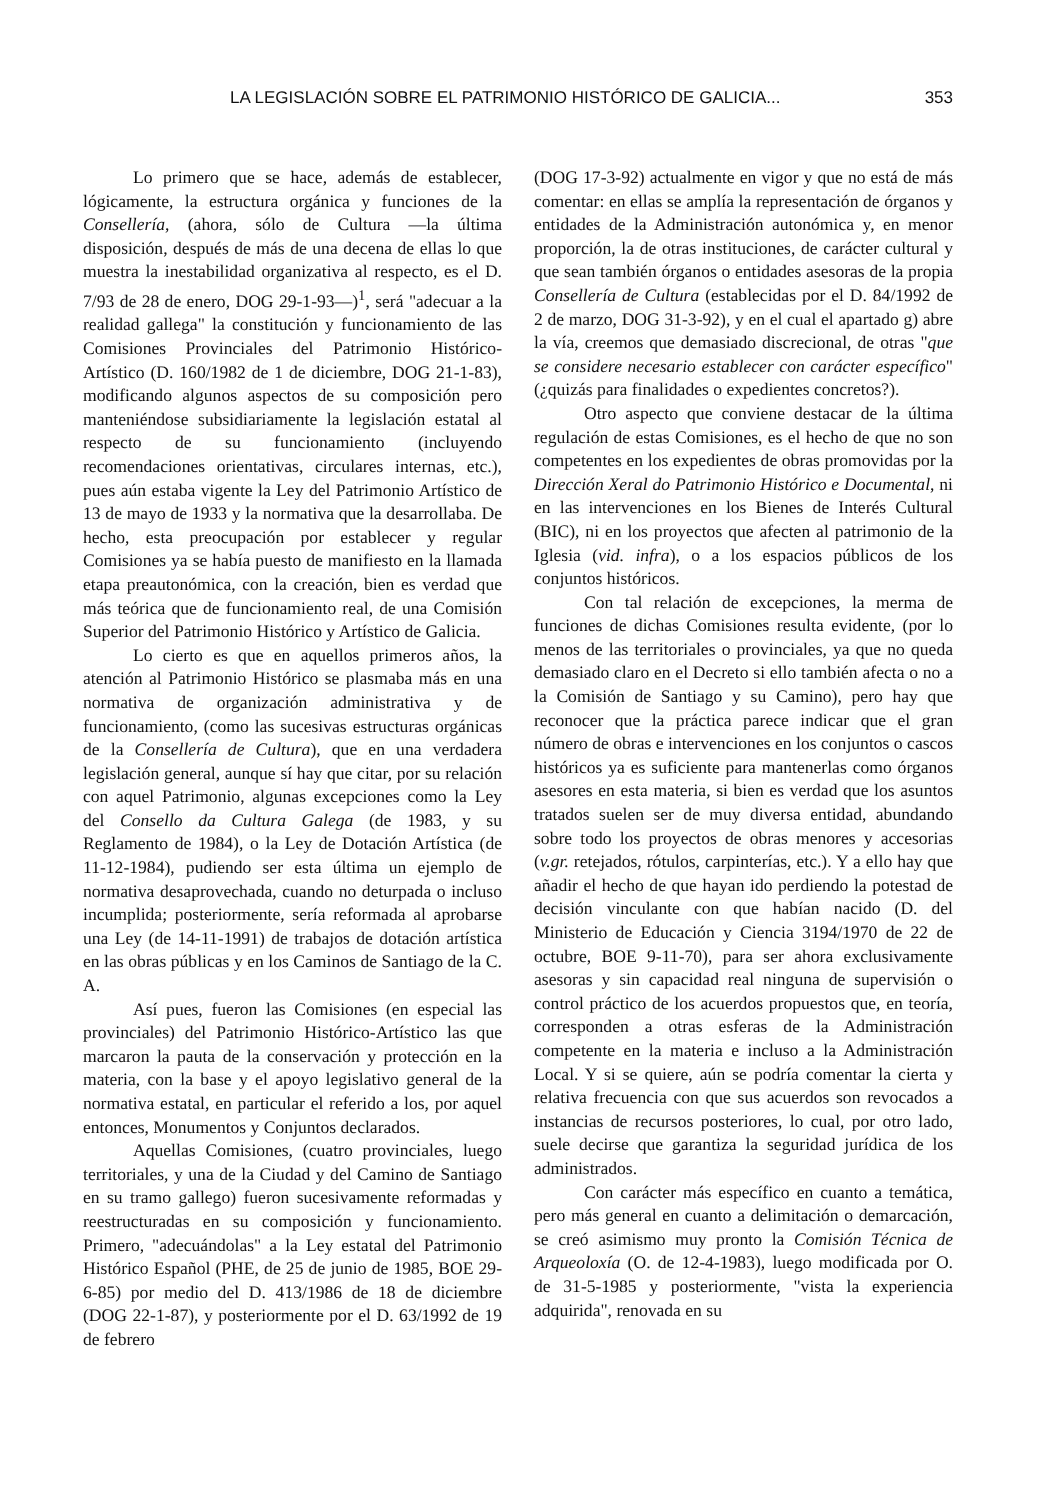LA LEGISLACIÓN SOBRE EL PATRIMONIO HISTÓRICO DE GALICIA... 353
Lo primero que se hace, además de establecer, lógicamente, la estructura orgánica y funciones de la Consellería, (ahora, sólo de Cultura —la última disposición, después de más de una decena de ellas lo que muestra la inestabilidad organizativa al respecto, es el D. 7/93 de 28 de enero, DOG 29-1-93—)<sup>1</sup>, será "adecuar a la realidad gallega" la constitución y funcionamiento de las Comisiones Provinciales del Patrimonio Histórico-Artístico (D. 160/1982 de 1 de diciembre, DOG 21-1-83), modificando algunos aspectos de su composición pero manteniéndose subsidiariamente la legislación estatal al respecto de su funcionamiento (incluyendo recomendaciones orientativas, circulares internas, etc.), pues aún estaba vigente la Ley del Patrimonio Artístico de 13 de mayo de 1933 y la normativa que la desarrollaba. De hecho, esta preocupación por establecer y regular Comisiones ya se había puesto de manifiesto en la llamada etapa preautonómica, con la creación, bien es verdad que más teórica que de funcionamiento real, de una Comisión Superior del Patrimonio Histórico y Artístico de Galicia.
Lo cierto es que en aquellos primeros años, la atención al Patrimonio Histórico se plasmaba más en una normativa de organización administrativa y de funcionamiento, (como las sucesivas estructuras orgánicas de la Consellería de Cultura), que en una verdadera legislación general, aunque sí hay que citar, por su relación con aquel Patrimonio, algunas excepciones como la Ley del Consello da Cultura Galega (de 1983, y su Reglamento de 1984), o la Ley de Dotación Artística (de 11-12-1984), pudiendo ser esta última un ejemplo de normativa desaprovechada, cuando no deturpada o incluso incumplida; posteriormente, sería reformada al aprobarse una Ley (de 14-11-1991) de trabajos de dotación artística en las obras públicas y en los Caminos de Santiago de la C. A.
Así pues, fueron las Comisiones (en especial las provinciales) del Patrimonio Histórico-Artístico las que marcaron la pauta de la conservación y protección en la materia, con la base y el apoyo legislativo general de la normativa estatal, en particular el referido a los, por aquel entonces, Monumentos y Conjuntos declarados.
Aquellas Comisiones, (cuatro provinciales, luego territoriales, y una de la Ciudad y del Camino de Santiago en su tramo gallego) fueron sucesivamente reformadas y reestructuradas en su composición y funcionamiento. Primero, "adecuándolas" a la Ley estatal del Patrimonio Histórico Español (PHE, de 25 de junio de 1985, BOE 29-6-85) por medio del D. 413/1986 de 18 de diciembre (DOG 22-1-87), y posteriormente por el D. 63/1992 de 19 de febrero
(DOG 17-3-92) actualmente en vigor y que no está de más comentar: en ellas se amplía la representación de órganos y entidades de la Administración autonómica y, en menor proporción, la de otras instituciones, de carácter cultural y que sean también órganos o entidades asesoras de la propia Consellería de Cultura (establecidas por el D. 84/1992 de 2 de marzo, DOG 31-3-92), y en el cual el apartado g) abre la vía, creemos que demasiado discrecional, de otras "que se considere necesario establecer con carácter específico" (¿quizás para finalidades o expedientes concretos?).
Otro aspecto que conviene destacar de la última regulación de estas Comisiones, es el hecho de que no son competentes en los expedientes de obras promovidas por la Dirección Xeral do Patrimonio Histórico e Documental, ni en las intervenciones en los Bienes de Interés Cultural (BIC), ni en los proyectos que afecten al patrimonio de la Iglesia (vid. infra), o a los espacios públicos de los conjuntos históricos.
Con tal relación de excepciones, la merma de funciones de dichas Comisiones resulta evidente, (por lo menos de las territoriales o provinciales, ya que no queda demasiado claro en el Decreto si ello también afecta o no a la Comisión de Santiago y su Camino), pero hay que reconocer que la práctica parece indicar que el gran número de obras e intervenciones en los conjuntos o cascos históricos ya es suficiente para mantenerlas como órganos asesores en esta materia, si bien es verdad que los asuntos tratados suelen ser de muy diversa entidad, abundando sobre todo los proyectos de obras menores y accesorias (v.gr. retejados, rótulos, carpinterías, etc.). Y a ello hay que añadir el hecho de que hayan ido perdiendo la potestad de decisión vinculante con que habían nacido (D. del Ministerio de Educación y Ciencia 3194/1970 de 22 de octubre, BOE 9-11-70), para ser ahora exclusivamente asesoras y sin capacidad real ninguna de supervisión o control práctico de los acuerdos propuestos que, en teoría, corresponden a otras esferas de la Administración competente en la materia e incluso a la Administración Local. Y si se quiere, aún se podría comentar la cierta y relativa frecuencia con que sus acuerdos son revocados a instancias de recursos posteriores, lo cual, por otro lado, suele decirse que garantiza la seguridad jurídica de los administrados.
Con carácter más específico en cuanto a temática, pero más general en cuanto a delimitación o demarcación, se creó asimismo muy pronto la Comisión Técnica de Arqueoloxía (O. de 12-4-1983), luego modificada por O. de 31-5-1985 y posteriormente, "vista la experiencia adquirida", renovada en su